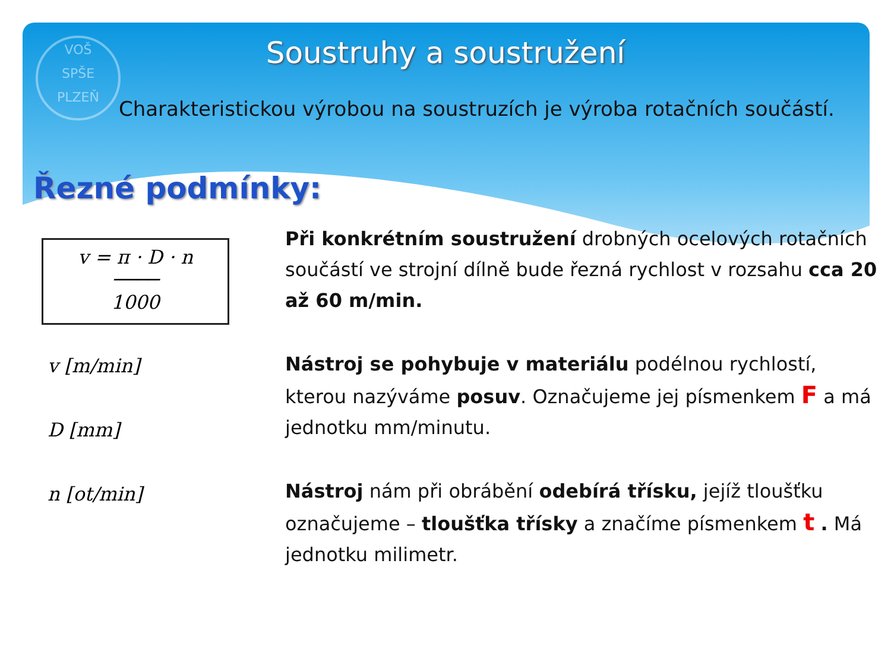VOŠ
SPŠE
PLZEŇ
Soustruhy a soustružení
Charakteristickou výrobou na soustruzích je výroba rotačních součástí.
Řezné podmínky:
v = π · D · n
────
1000
v [m/min]
D [mm]
n [ot/min]
Při konkrétním soustružení drobných ocelových rotačních součástí ve strojní dílně bude řezná rychlost v rozsahu cca 20 až 60 m/min.
Nástroj se pohybuje v materiálu podélnou rychlostí, kterou nazýváme posuv. Označujeme jej písmenkem F a má jednotku mm/minutu.
Nástroj nám při obrábění odebírá třísku, jejíž tloušťku označujeme – tloušťka třísky a značíme písmenkem t . Má jednotku milimetr.